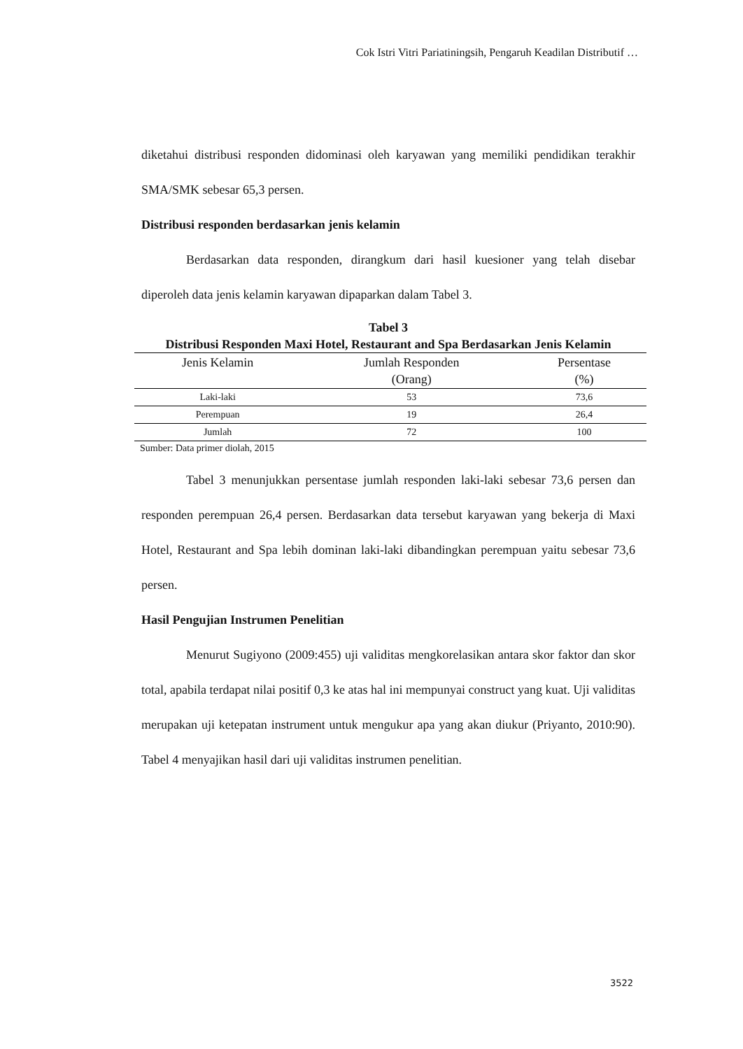Cok Istri Vitri Pariatiningsih, Pengaruh Keadilan Distributif …
diketahui distribusi responden didominasi oleh karyawan yang memiliki pendidikan terakhir SMA/SMK sebesar 65,3 persen.
Distribusi responden berdasarkan jenis kelamin
Berdasarkan data responden, dirangkum dari hasil kuesioner yang telah disebar diperoleh data jenis kelamin karyawan dipaparkan dalam Tabel 3.
Tabel 3
Distribusi Responden Maxi Hotel, Restaurant and Spa Berdasarkan Jenis Kelamin
| Jenis Kelamin | Jumlah Responden (Orang) | Persentase (%) |
| --- | --- | --- |
| Laki-laki | 53 | 73,6 |
| Perempuan | 19 | 26,4 |
| Jumlah | 72 | 100 |
Sumber: Data primer diolah, 2015
Tabel 3 menunjukkan persentase jumlah responden laki-laki sebesar 73,6 persen dan responden perempuan 26,4 persen. Berdasarkan data tersebut karyawan yang bekerja di Maxi Hotel, Restaurant and Spa lebih dominan laki-laki dibandingkan perempuan yaitu sebesar 73,6 persen.
Hasil Pengujian Instrumen Penelitian
Menurut Sugiyono (2009:455) uji validitas mengkorelasikan antara skor faktor dan skor total, apabila terdapat nilai positif 0,3 ke atas hal ini mempunyai construct yang kuat. Uji validitas merupakan uji ketepatan instrument untuk mengukur apa yang akan diukur (Priyanto, 2010:90). Tabel 4 menyajikan hasil dari uji validitas instrumen penelitian.
3522